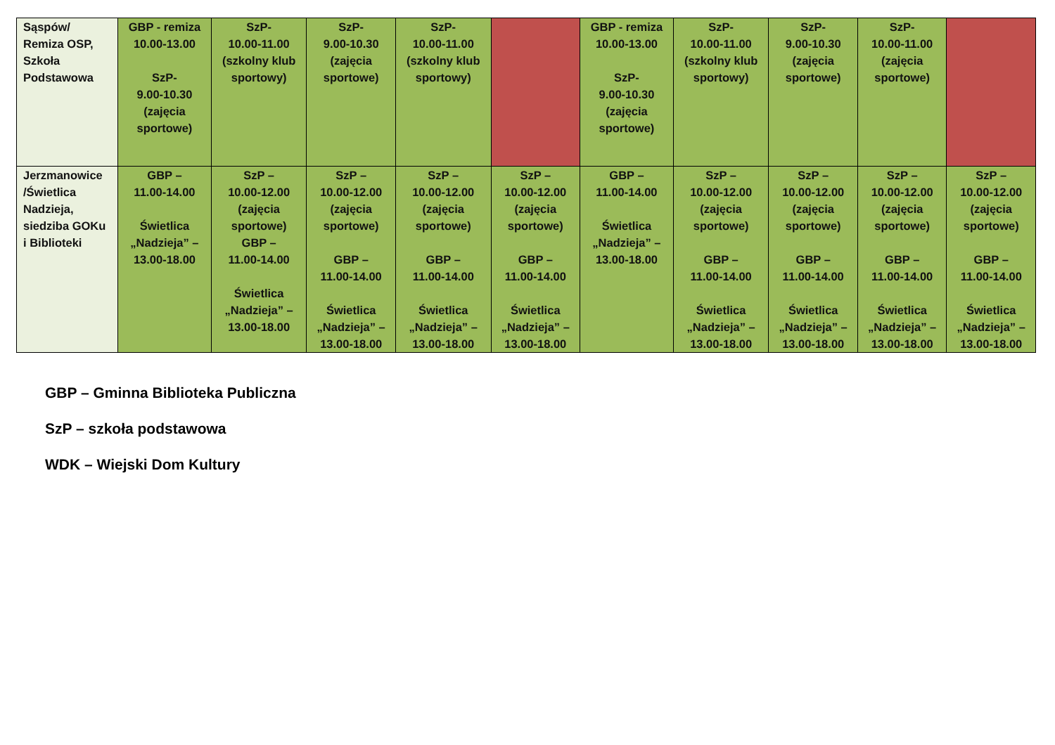| Sąspów/ Remiza OSP, Szkoła Podstawowa | GBP - remiza 10.00-13.00 SzP- 9.00-10.30 (zajęcia sportowe) | SzP- 10.00-11.00 (szkolny klub sportowy) | SzP- 9.00-10.30 (zajęcia sportowe) | SzP- 10.00-11.00 (szkolny klub sportowy) | | GBP - remiza 10.00-13.00 SzP- 9.00-10.30 (zajęcia sportowe) | SzP- 10.00-11.00 (szkolny klub sportowy) | SzP- 9.00-10.30 (zajęcia sportowe) | SzP- 10.00-11.00 (zajęcia sportowe) | |
| Jerzmanowice /Świetlica Nadzieja, siedziba GOKu i Biblioteki | GBP – 11.00-14.00 Świetlica „Nadzieja” – 13.00-18.00 | SzP – 10.00-12.00 (zajęcia sportowe) GBP – 11.00-14.00 Świetlica „Nadzieja” – 13.00-18.00 | SzP – 10.00-12.00 (zajęcia sportowe) GBP – 11.00-14.00 Świetlica „Nadzieja” – 13.00-18.00 | SzP – 10.00-12.00 (zajęcia sportowe) GBP – 11.00-14.00 Świetlica „Nadzieja” – 13.00-18.00 | SzP – 10.00-12.00 (zajęcia sportowe) GBP – 11.00-14.00 Świetlica „Nadzieja” – 13.00-18.00 | GBP – 11.00-14.00 Świetlica „Nadzieja” – 13.00-18.00 | SzP – 10.00-12.00 (zajęcia sportowe) GBP – 11.00-14.00 Świetlica „Nadzieja” – 13.00-18.00 | SzP – 10.00-12.00 (zajęcia sportowe) GBP – 11.00-14.00 Świetlica „Nadzieja” – 13.00-18.00 | SzP – 10.00-12.00 (zajęcia sportowe) GBP – 11.00-14.00 Świetlica „Nadzieja” – 13.00-18.00 | SzP – 10.00-12.00 (zajęcia sportowe) GBP – 11.00-14.00 Świetlica „Nadzieja” – 13.00-18.00 |
GBP – Gminna Biblioteka Publiczna
SzP – szkoła podstawowa
WDK – Wiejski Dom Kultury